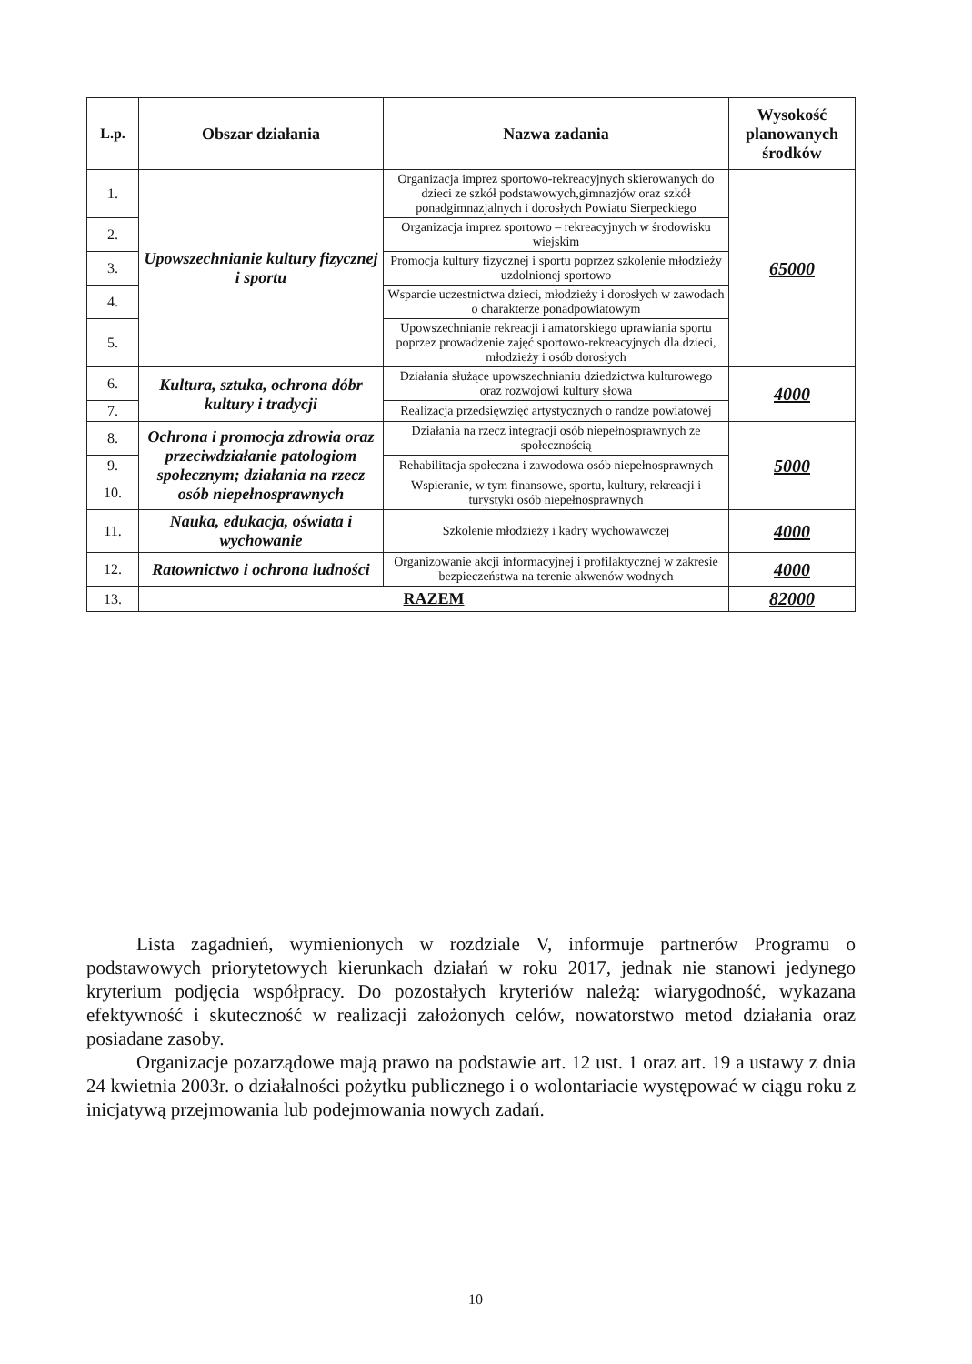| L.p. | Obszar działania | Nazwa zadania | Wysokość planowanych środków |
| --- | --- | --- | --- |
| 1. | Upowszechnianie kultury fizycznej i sportu | Organizacja imprez sportowo-rekreacyjnych skierowanych do dzieci ze szkół podstawowych,gimnazjów oraz szkół ponadgimnazjalnych i dorosłych Powiatu Sierpeckiego | 65000 |
| 2. | | Organizacja imprez sportowo – rekreacyjnych w środowisku wiejskim | |
| 3. | | Promocja kultury fizycznej i sportu poprzez szkolenie młodzieży uzdolnionej sportowo | |
| 4. | | Wsparcie uczestnictwa dzieci, młodzieży i dorosłych w zawodach o charakterze ponadpowiatowym | |
| 5. | | Upowszechnianie rekreacji i amatorskiego uprawiania sportu poprzez prowadzenie zajęć sportowo-rekreacyjnych dla dzieci, młodzieży i osób dorosłych | |
| 6. | Kultura, sztuka, ochrona dóbr kultury i tradycji | Działania służące upowszechnianiu dziedzictwa kulturowego oraz rozwojowi kultury słowa | 4000 |
| 7. | | Realizacja przedsięwzięć artystycznych o randze powiatowej | |
| 8. | Ochrona i promocja zdrowia oraz przeciwdziałanie patologiom społecznym; działania na rzecz osób niepełnosprawnych | Działania na rzecz integracji osób niepełnosprawnych ze społecznością | 5000 |
| 9. | | Rehabilitacja społeczna i zawodowa osób niepełnosprawnych | |
| 10. | | Wspieranie, w tym finansowe, sportu, kultury, rekreacji i turystyki osób niepełnosprawnych | |
| 11. | Nauka, edukacja, oświata i wychowanie | Szkolenie młodzieży i kadry wychowawczej | 4000 |
| 12. | Ratownictwo i ochrona ludności | Organizowanie akcji informacyjnej i profilaktycznej w zakresie bezpieczeństwa na terenie akwenów wodnych | 4000 |
| 13. | RAZEM | | 82000 |
Lista zagadnień, wymienionych w rozdziale V, informuje partnerów Programu o podstawowych priorytetowych kierunkach działań w roku 2017, jednak nie stanowi jedynego kryterium podjęcia współpracy. Do pozostałych kryteriów należą: wiarygodność, wykazana efektywność i skuteczność w realizacji założonych celów, nowatorstwo metod działania oraz posiadane zasoby.
Organizacje pozarządowe mają prawo na podstawie art. 12 ust. 1 oraz art. 19 a ustawy z dnia 24 kwietnia 2003r. o działalności pożytku publicznego i o wolontariacie występować w ciągu roku z inicjatywą przejmowania lub podejmowania nowych zadań.
10